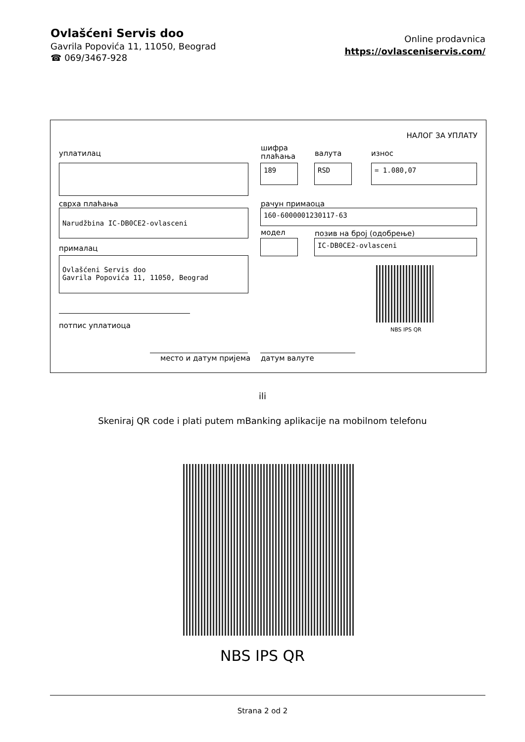Ovlašćeni Servis doo
Gavrila Popovića 11, 11050, Beograd
☎ 069/3467-928
Online prodavnica
https://ovlasceniservis.com/
НАЛОГ ЗА УПЛАТУ
уплатилац
шифра
плаћања
валута износ
189 RSD = 1.080,07
сврха плаћања рачун примаоца
Narudžbina IC-DB0CE2-ovlasceni 160-6000001230117-63
модел позив на број (одобрење)
IC-DB0CE2-ovlasceni
прималац
Ovlašćeni Servis doo
Gavrila Popovića 11, 11050, Beograd
NBS IPS QR
потпис уплатиоца
место и датум пријема датум валуте
ili
Skeniraj QR code i plati putem mBanking aplikacije na mobilnom telefonu
NBS IPS QR
Strana 2 od 2